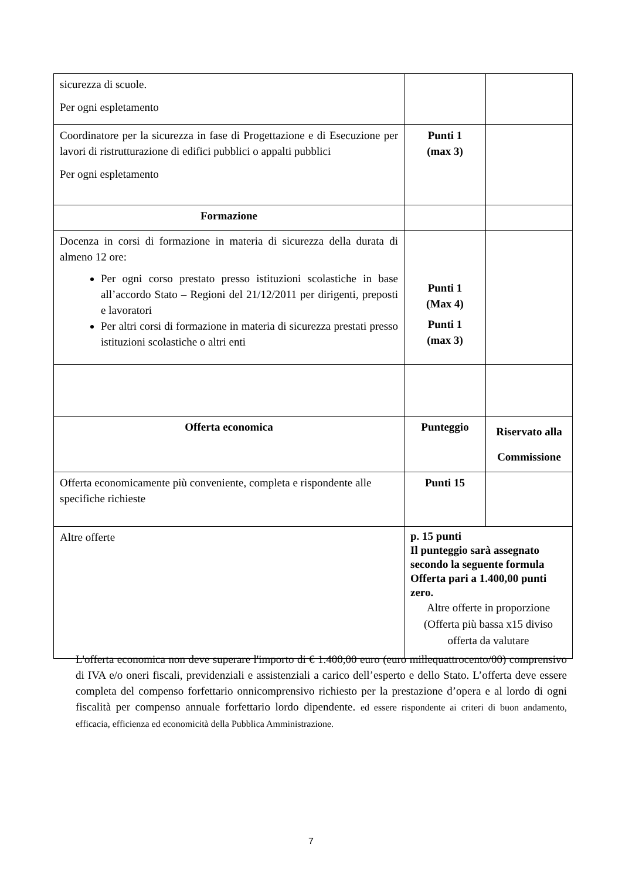| sicurezza di scuole. Per ogni espletamento | | |
| Coordinatore per la sicurezza in fase di Progettazione e di Esecuzione per lavori di ristrutturazione di edifici pubblici o appalti pubblici Per ogni espletamento | Punti 1 (max 3) | |
| Formazione | | |
| Docenza in corsi di formazione in materia di sicurezza della durata di almeno 12 ore: Per ogni corso prestato presso istituzioni scolastiche in base all’accordo Stato – Regioni del 21/12/2011 per dirigenti, preposti e lavoratori Per altri corsi di formazione in materia di sicurezza prestati presso istituzioni scolastiche o altri enti | Punti 1 (Max 4) Punti 1 (max 3) | |
| Offerta economica | Punteggio | Riservato alla Commissione |
| Offerta economicamente più conveniente, completa e rispondente alle specifiche richieste | Punti 15 | |
| Altre offerte | p. 15 punti Il punteggio sarà assegnato secondo la seguente formula Offerta pari a 1.400,00 punti zero. Altre offerte in proporzione (Offerta più bassa x15 diviso offerta da valutare | |
L'offerta economica non deve superare l'importo di € 1.400,00 euro (euro millequattrocento/00) comprensivo di IVA e/o oneri fiscali, previdenziali e assistenziali a carico dell’esperto e dello Stato. L’offerta deve essere completa del compenso forfettario onnicomprensivo richiesto per la prestazione d’opera e al lordo di ogni fiscalità per compenso annuale forfettario lordo dipendente. ed essere rispondente ai criteri di buon andamento, efficacia, efficienza ed economicità della Pubblica Amministrazione.
7